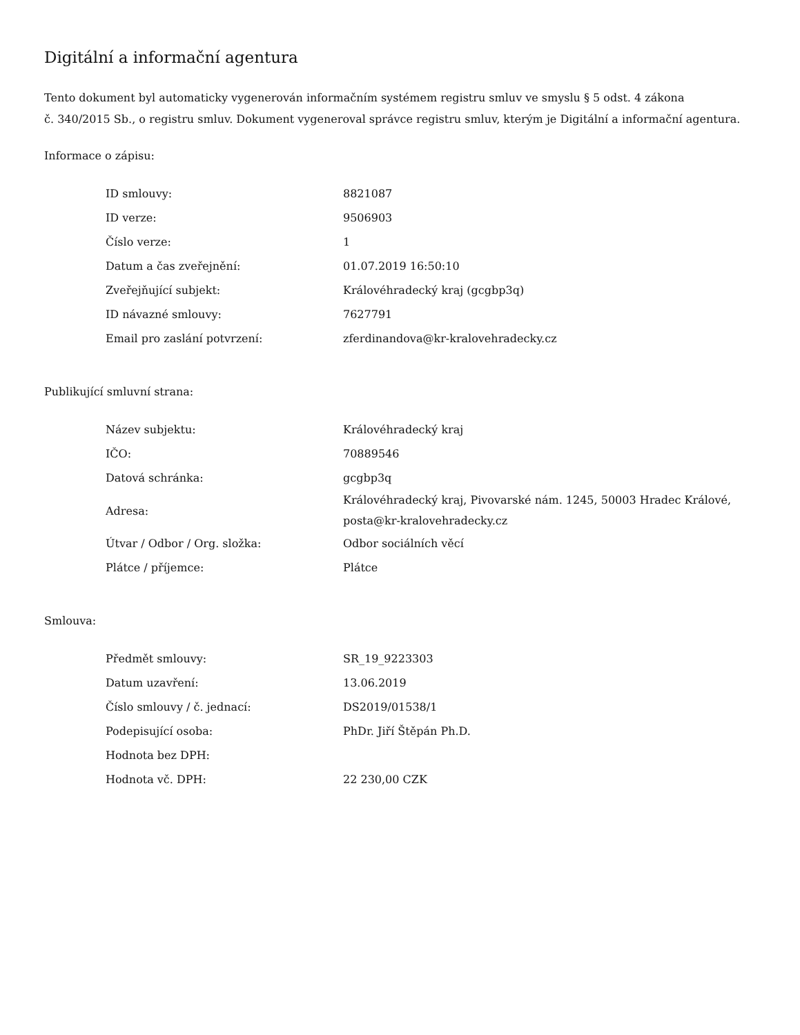Digitální a informační agentura
Tento dokument byl automaticky vygenerován informačním systémem registru smluv ve smyslu § 5 odst. 4 zákona
č. 340/2015 Sb., o registru smluv. Dokument vygeneroval správce registru smluv, kterým je Digitální a informační agentura.
Informace o zápisu:
| ID smlouvy: | 8821087 |
| ID verze: | 9506903 |
| Číslo verze: | 1 |
| Datum a čas zveřejnění: | 01.07.2019 16:50:10 |
| Zveřejňující subjekt: | Královéhradecký kraj (gcgbp3q) |
| ID návazné smlouvy: | 7627791 |
| Email pro zaslání potvrzení: | zferdinandova@kr-kralovehradecky.cz |
Publikující smluvní strana:
| Název subjektu: | Královéhradecký kraj |
| IČO: | 70889546 |
| Datová schránka: | gcgbp3q |
| Adresa: | Královéhradecký kraj, Pivovarské nám. 1245, 50003 Hradec Králové, posta@kr-kralovehradecky.cz |
| Útvar / Odbor / Org. složka: | Odbor sociálních věcí |
| Plátce / příjemce: | Plátce |
Smlouva:
| Předmět smlouvy: | SR_19_9223303 |
| Datum uzavření: | 13.06.2019 |
| Číslo smlouvy / č. jednací: | DS2019/01538/1 |
| Podepisující osoba: | PhDr. Jiří Štěpán Ph.D. |
| Hodnota bez DPH: | |
| Hodnota vč. DPH: | 22 230,00 CZK |